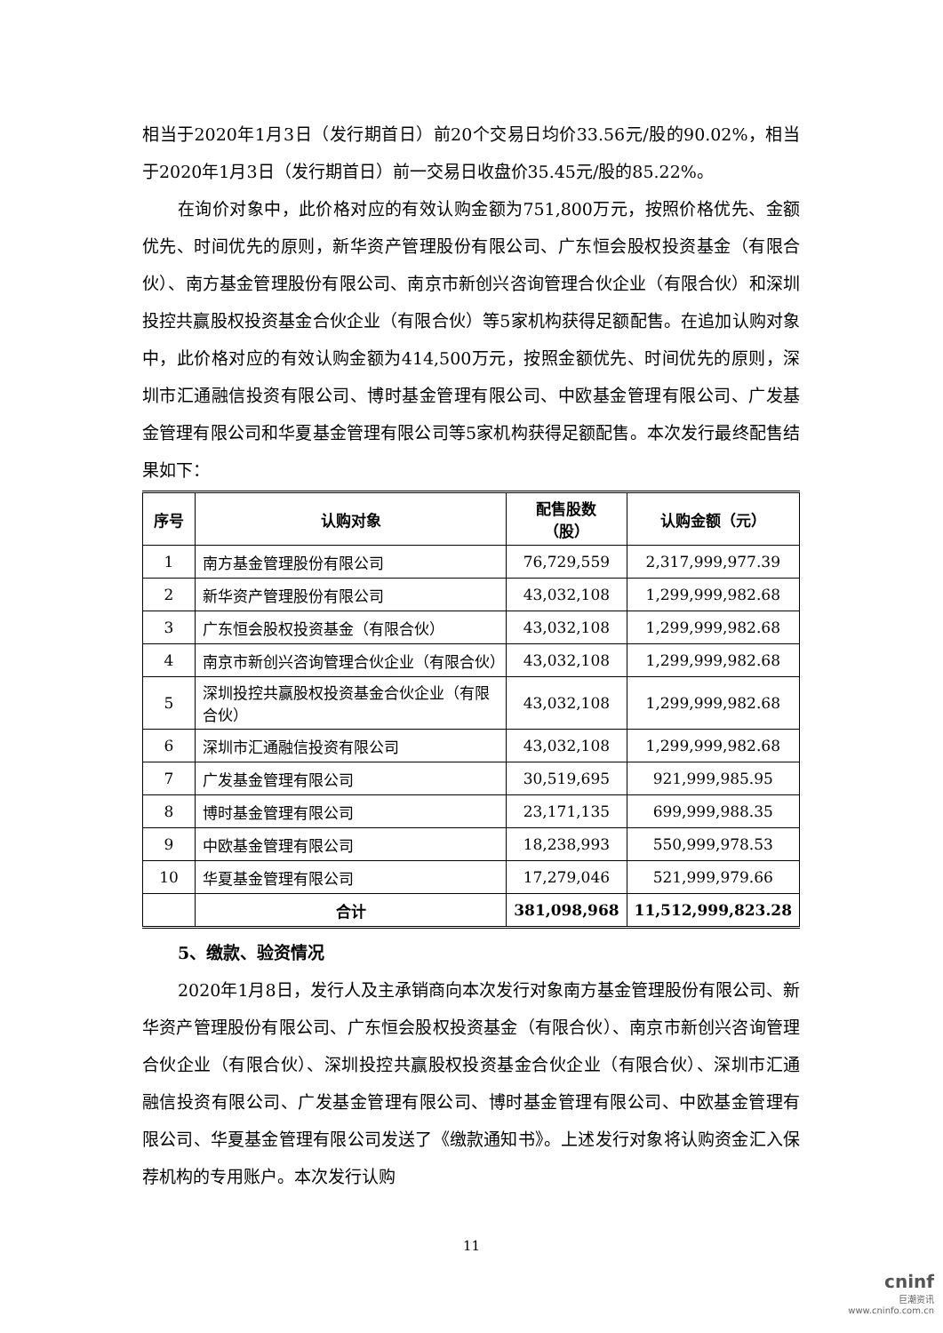相当于2020年1月3日（发行期首日）前20个交易日均价33.56元/股的90.02%，相当于2020年1月3日（发行期首日）前一交易日收盘价35.45元/股的85.22%。
在询价对象中，此价格对应的有效认购金额为751,800万元，按照价格优先、金额优先、时间优先的原则，新华资产管理股份有限公司、广东恒会股权投资基金（有限合伙）、南方基金管理股份有限公司、南京市新创兴咨询管理合伙企业（有限合伙）和深圳投控共赢股权投资基金合伙企业（有限合伙）等5家机构获得足额配售。在追加认购对象中，此价格对应的有效认购金额为414,500万元，按照金额优先、时间优先的原则，深圳市汇通融信投资有限公司、博时基金管理有限公司、中欧基金管理有限公司、广发基金管理有限公司和华夏基金管理有限公司等5家机构获得足额配售。本次发行最终配售结果如下：
| 序号 | 认购对象 | 配售股数 （股） | 认购金额（元） |
| --- | --- | --- | --- |
| 1 | 南方基金管理股份有限公司 | 76,729,559 | 2,317,999,977.39 |
| 2 | 新华资产管理股份有限公司 | 43,032,108 | 1,299,999,982.68 |
| 3 | 广东恒会股权投资基金（有限合伙） | 43,032,108 | 1,299,999,982.68 |
| 4 | 南京市新创兴咨询管理合伙企业（有限合伙） | 43,032,108 | 1,299,999,982.68 |
| 5 | 深圳投控共赢股权投资基金合伙企业（有限合伙） | 43,032,108 | 1,299,999,982.68 |
| 6 | 深圳市汇通融信投资有限公司 | 43,032,108 | 1,299,999,982.68 |
| 7 | 广发基金管理有限公司 | 30,519,695 | 921,999,985.95 |
| 8 | 博时基金管理有限公司 | 23,171,135 | 699,999,988.35 |
| 9 | 中欧基金管理有限公司 | 18,238,993 | 550,999,978.53 |
| 10 | 华夏基金管理有限公司 | 17,279,046 | 521,999,979.66 |
| | 合计 | 381,098,968 | 11,512,999,823.28 |
5、缴款、验资情况
2020年1月8日，发行人及主承销商向本次发行对象南方基金管理股份有限公司、新华资产管理股份有限公司、广东恒会股权投资基金（有限合伙）、南京市新创兴咨询管理合伙企业（有限合伙）、深圳投控共赢股权投资基金合伙企业（有限合伙）、深圳市汇通融信投资有限公司、广发基金管理有限公司、博时基金管理有限公司、中欧基金管理有限公司、华夏基金管理有限公司发送了《缴款通知书》。上述发行对象将认购资金汇入保荐机构的专用账户。本次发行认购
11
cninf
巨潮资讯
www.cninfo.com.cn